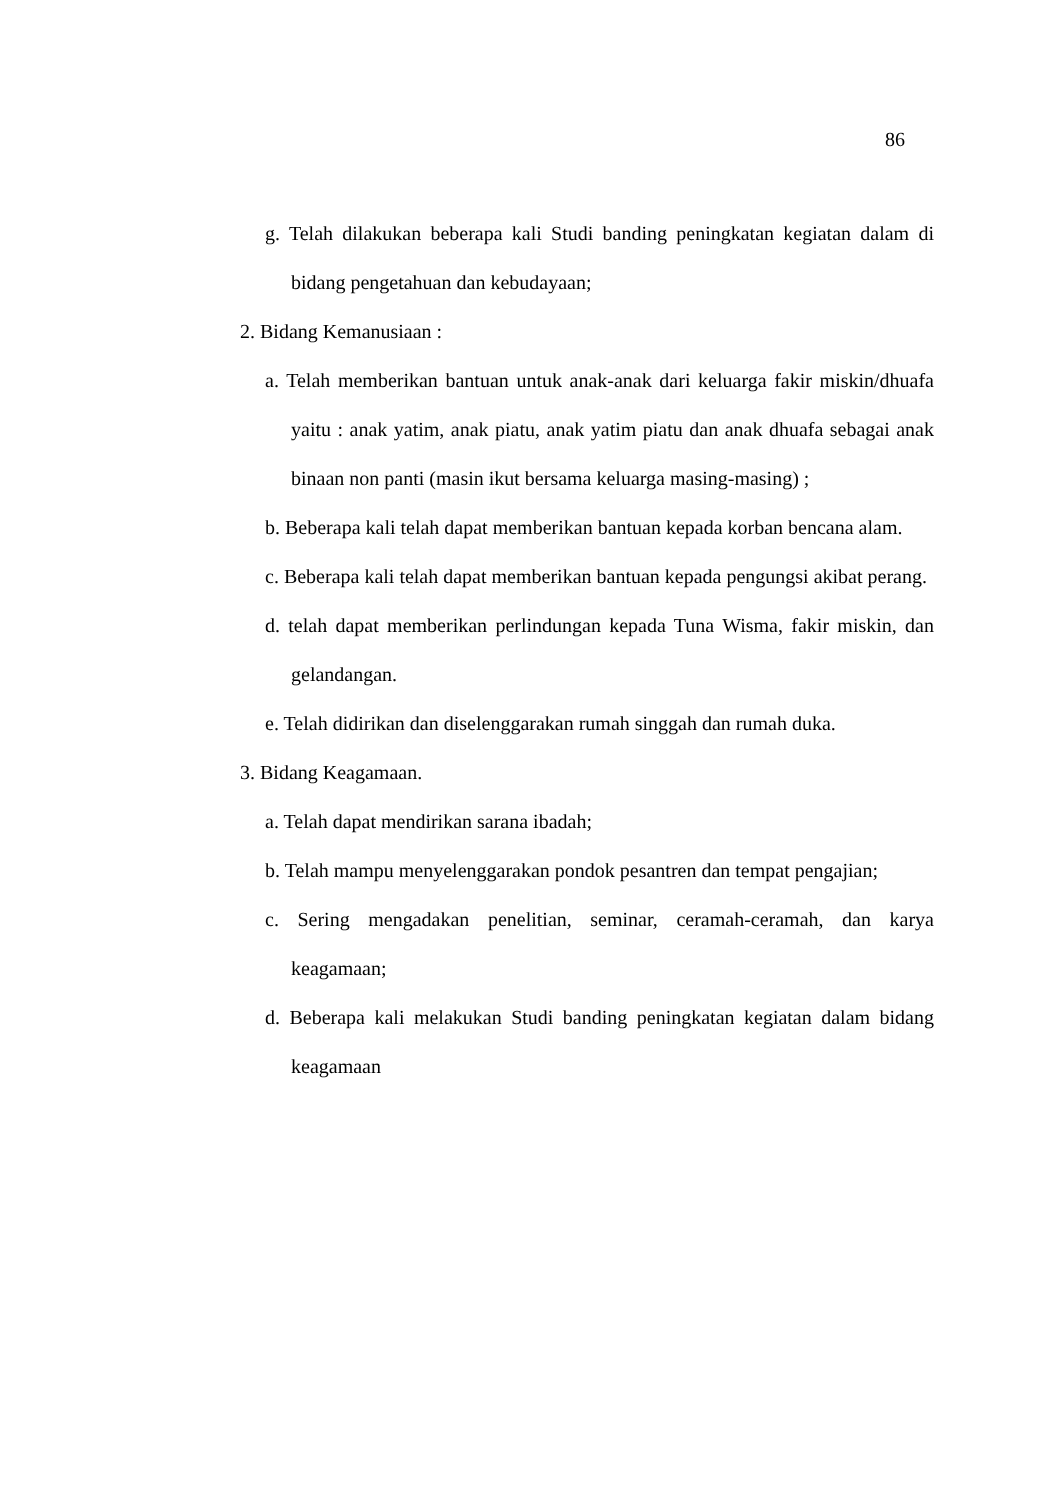86
g. Telah dilakukan beberapa kali Studi banding peningkatan kegiatan dalam di bidang pengetahuan dan kebudayaan;
2. Bidang Kemanusiaan :
a. Telah memberikan bantuan untuk anak-anak dari keluarga fakir miskin/dhuafa yaitu : anak yatim, anak piatu, anak yatim piatu dan anak dhuafa sebagai anak binaan non panti (masin ikut bersama keluarga masing-masing) ;
b. Beberapa kali telah dapat memberikan bantuan kepada korban bencana alam.
c. Beberapa kali telah dapat memberikan bantuan kepada pengungsi akibat perang.
d. telah dapat memberikan perlindungan kepada Tuna Wisma, fakir miskin, dan gelandangan.
e. Telah didirikan dan diselenggarakan rumah singgah dan rumah duka.
3. Bidang Keagamaan.
a. Telah dapat mendirikan sarana ibadah;
b. Telah mampu menyelenggarakan pondok pesantren dan tempat pengajian;
c. Sering mengadakan penelitian, seminar, ceramah-ceramah, dan karya keagamaan;
d. Beberapa kali melakukan Studi banding peningkatan kegiatan dalam bidang keagamaan